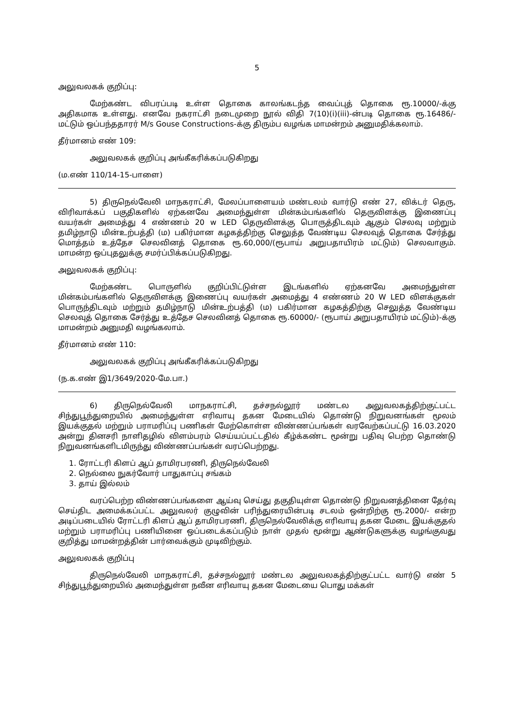5
அலுவலகக் குறிப்பு:
மேற்கண்ட விபரப்படி உள்ள தொகை காலங்கடந்த வைப்புத் தொகை ரூ.10000/-க்கு அதிகமாக உள்ளது. எனவே நகராட்சி நடைமுறை நூல் விதி 7(10)(i)(iii)-ன்படி தொகை ரூ.16486/- மட்டும் ஒப்பந்ததாரர் M/s Gouse Constructions-க்கு திரும்ப வழங்க மாமன்றம் அனுமதிக்கலாம்.
தீர்மானம் எண் 109:
அலுவலகக் குறிப்பு அங்கீகரிக்கப்படுகிறது
(ம.எண் 110/14-15-பாளை)
5) திருநெல்வேலி மாநகராட்சி, மேலப்பாளையம் மண்டலம் வார்டு எண் 27, விக்டர் தெரு, விரிவாக்கப் பகுதிகளில் ஏற்கனவே அமைந்துள்ள மின்கம்பங்களில் தெருவிளக்கு இணைப்பு வயர்கள் அமைத்து 4 எண்ணம் 20 w LED தெருவிளக்கு பொருத்திடவும் ஆகும் செலவு மற்றும் தமிழ்நாடு மின்உற்பத்தி (ம) பகிர்மான கழகத்திற்கு செலுத்த வேண்டிய செலவுத் தொகை சேர்த்து மொத்தம் உத்தேச செலவினத் தொகை ரூ.60,000/(ரூபாய் அறுபதாயிரம் மட்டும்) செலவாகும். மாமன்ற ஒப்புதலுக்கு சமர்ப்பிக்கப்படுகிறது.
அலுவலகக் குறிப்பு:
மேற்கண்ட பொருளில் குறிப்பிட்டுள்ள இடங்களில் ஏற்கனவே அமைந்துள்ள மின்கம்பங்களில் தெருவிளக்கு இணைப்பு வயர்கள் அமைத்து 4 எண்ணம் 20 W LED விளக்குகள் பொருந்திடவும் மற்றும் தமிழ்நாடு மின்உற்பத்தி (ம) பகிர்மான கழகத்திற்கு செலுத்த வேண்டிய செலவுத் தொகை சேர்த்து உத்தேச செலவினத் தொகை ரூ.60000/- (ரூபாய் அறுபதாயிரம் மட்டும்)-க்கு மாமன்றம் அனுமதி வழங்கலாம்.
தீர்மானம் எண் 110:
அலுவலகக் குறிப்பு அங்கீகரிக்கப்படுகிறது
(ந.க.எண் இ1/3649/2020-மே.பா.)
6) திருநெல்வேலி மாநகராட்சி, தச்சநல்லூர் மண்டல அலுவலகத்திற்குட்பட்ட சிந்துபூந்துறையில் அமைந்துள்ள எரிவாயு தகன மேடையில் தொண்டு நிறுவனங்கள் மூலம் இயக்குதல் மற்றும் பராமரிப்பு பணிகள் மேற்கொள்ள விண்ணப்பங்கள் வரவேற்கப்பட்டு 16.03.2020 அன்று தினசரி நாளிதழில் விளம்பரம் செய்யப்பட்டதில் கீழ்க்கண்ட மூன்று பதிவு பெற்ற தொண்டு நிறுவனங்களிடமிருந்து விண்ணப்பங்கள் வரப்பெற்றது.
1. ரோட்டரி கிளப் ஆப் தாமிரபரணி, திருநெல்வேலி
2. நெல்லை நுகர்வோர் பாதுகாப்பு சங்கம்
3. தாய் இல்லம்
வரப்பெற்ற விண்ணப்பங்களை ஆய்வு செய்து தகுதியுள்ள தொண்டு நிறுவனத்தினை தேர்வு செய்திட அமைக்கப்பட்ட அலுவலர் குழுவின் பரிந்துரையின்படி சடலம் ஒன்றிற்கு ரூ.2000/- என்ற அடிப்படையில் ரோட்டரி கிளப் ஆப் தாமிரபரணி, திருநெல்வேலிக்கு எரிவாயு தகன மேடை இயக்குதல் மற்றும் பராமரிப்பு பணியினை ஒப்படைக்கப்படும் நாள் முதல் மூன்று ஆண்டுகளுக்கு வழங்குவது குறித்து மாமன்றத்தின் பார்வைக்கும் முடிவிற்கும்.
அலுவலகக் குறிப்பு
திருநெல்வேலி மாநகராட்சி, தச்சநல்லூர் மண்டல அலுவலகத்திற்குட்பட்ட வார்டு எண் 5 சிந்துபூந்துறையில் அமைந்துள்ள நவீன எரிவாயு தகன மேடையை பொது மக்கள்